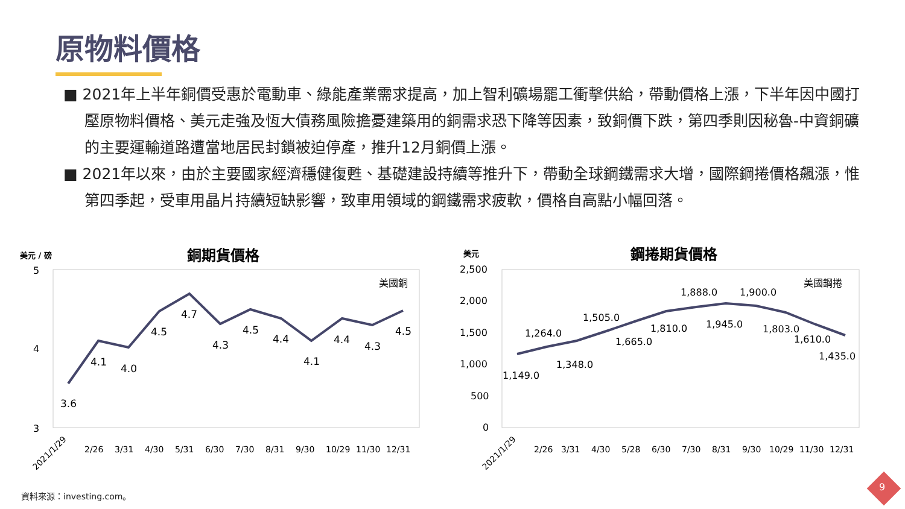原物料價格
■ 2021年上半年銅價受惠於電動車、綠能產業需求提高，加上智利礦場罷工衝擊供給，帶動價格上漲，下半年因中國打壓原物料價格、美元走強及恆大債務風險擔憂建築用的銅需求恐下降等因素，致銅價下跌，第四季則因秘魯-中資銅礦的主要運輸道路遭當地居民封鎖被迫停產，推升12月銅價上漲。
■ 2021年以來，由於主要國家經濟穩健復甦、基礎建設持續等推升下，帶動全球鋼鐵需求大增，國際鋼捲價格飆漲，惟第四季起，受車用晶片持續短缺影響，致車用領域的鋼鐵需求疲軟，價格自高點小幅回落。
美元 / 磅
銅期貨價格
5
4
3
3.6
4.1
4.0
4.5
4.7
4.3
4.5
4.4
4.1
4.4
4.3
4.5
美國銅
2021/1/29
2/26
3/31
4/30
5/31
6/30
7/30
8/31
9/30
10/29
11/30
12/31
美元
鋼捲期貨價格
2,500
2,000
1,500
1,000
500
0
1,149.0
1,264.0
1,348.0
1,505.0
1,665.0
1,810.0
1,888.0
1,945.0
1,900.0
1,803.0
1,610.0
1,435.0
美國鋼捲
2021/1/29
2/26
3/31
4/30
5/28
6/30
7/30
8/31
9/30
10/29
11/30
12/31
資料來源：investing.com。
9